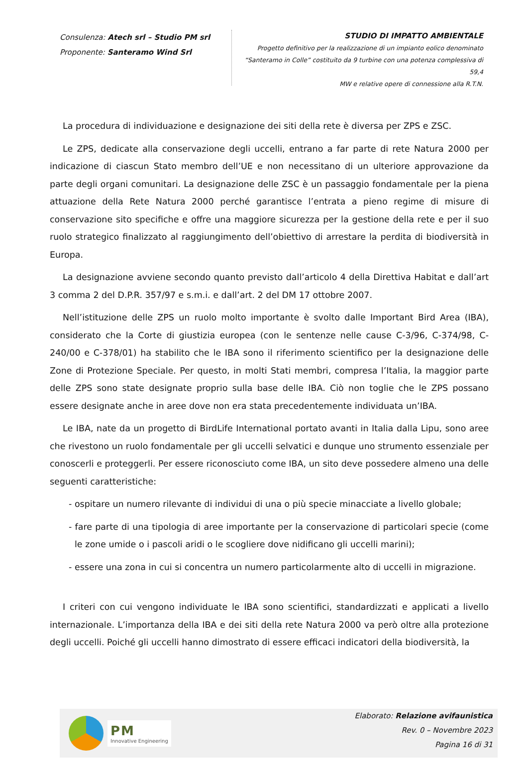Consulenza: Atech srl – Studio PM srl
Proponente: Santeramo Wind Srl
STUDIO DI IMPATTO AMBIENTALE
Progetto definitivo per la realizzazione di un impianto eolico denominato
“Santeramo in Colle” costituito da 9 turbine con una potenza complessiva di 59,4
MW e relative opere di connessione alla R.T.N.
La procedura di individuazione e designazione dei siti della rete è diversa per ZPS e ZSC.
Le ZPS, dedicate alla conservazione degli uccelli, entrano a far parte di rete Natura 2000 per indicazione di ciascun Stato membro dell’UE e non necessitano di un ulteriore approvazione da parte degli organi comunitari. La designazione delle ZSC è un passaggio fondamentale per la piena attuazione della Rete Natura 2000 perché garantisce l’entrata a pieno regime di misure di conservazione sito specifiche e offre una maggiore sicurezza per la gestione della rete e per il suo ruolo strategico finalizzato al raggiungimento dell’obiettivo di arrestare la perdita di biodiversità in Europa.
La designazione avviene secondo quanto previsto dall’articolo 4 della Direttiva Habitat e dall’art 3 comma 2 del D.P.R. 357/97 e s.m.i. e dall’art. 2 del DM 17 ottobre 2007.
Nell’istituzione delle ZPS un ruolo molto importante è svolto dalle Important Bird Area (IBA), considerato che la Corte di giustizia europea (con le sentenze nelle cause C-3/96, C-374/98, C-240/00 e C-378/01) ha stabilito che le IBA sono il riferimento scientifico per la designazione delle Zone di Protezione Speciale. Per questo, in molti Stati membri, compresa l’Italia, la maggior parte delle ZPS sono state designate proprio sulla base delle IBA. Ciò non toglie che le ZPS possano essere designate anche in aree dove non era stata precedentemente individuata un’IBA.
Le IBA, nate da un progetto di BirdLife International portato avanti in Italia dalla Lipu, sono aree che rivestono un ruolo fondamentale per gli uccelli selvatici e dunque uno strumento essenziale per conoscerli e proteggerli. Per essere riconosciuto come IBA, un sito deve possedere almeno una delle seguenti caratteristiche:
- ospitare un numero rilevante di individui di una o più specie minacciate a livello globale;
- fare parte di una tipologia di aree importante per la conservazione di particolari specie (come le zone umide o i pascoli aridi o le scogliere dove nidificano gli uccelli marini);
- essere una zona in cui si concentra un numero particolarmente alto di uccelli in migrazione.
I criteri con cui vengono individuate le IBA sono scientifici, standardizzati e applicati a livello internazionale. L’importanza della IBA e dei siti della rete Natura 2000 va però oltre alla protezione degli uccelli. Poiché gli uccelli hanno dimostrato di essere efficaci indicatori della biodiversità, la
PM
Innovative Engineering
Elaborato: Relazione avifaunistica
Rev. 0 – Novembre 2023
Pagina 16 di 31